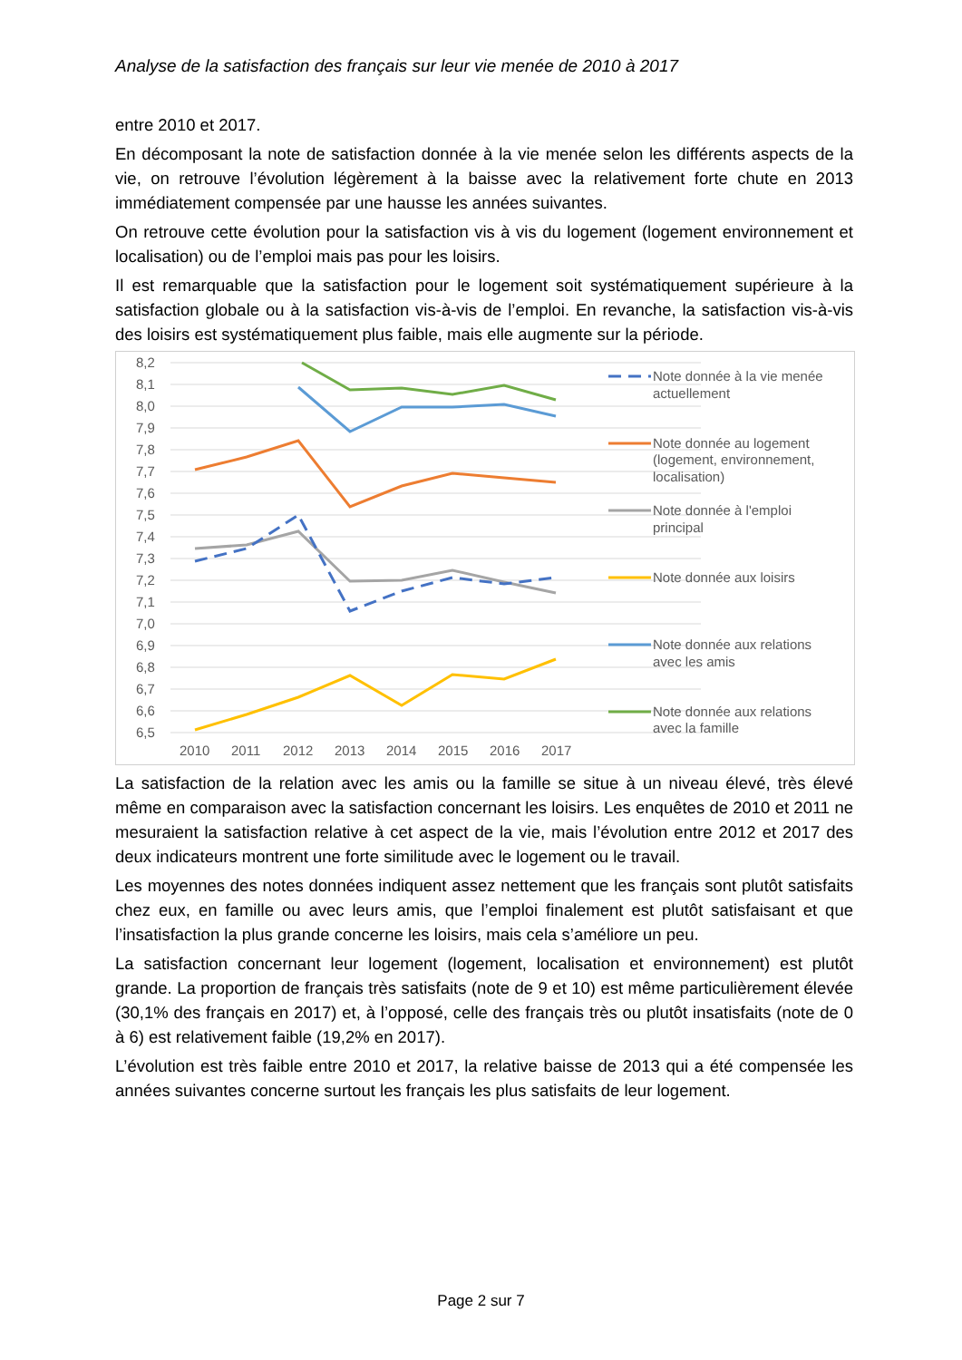Analyse de la satisfaction des français sur leur vie menée de 2010 à 2017
entre 2010 et 2017.
En décomposant la note de satisfaction donnée à la vie menée selon les différents aspects de la vie, on retrouve l’évolution légèrement à la baisse avec la relativement forte chute en 2013 immédiatement compensée par une hausse les années suivantes.
On retrouve cette évolution pour la satisfaction vis à vis du logement (logement environnement et localisation) ou de l’emploi mais pas pour les loisirs.
Il est remarquable que la satisfaction pour le logement soit systématiquement supérieure à la satisfaction globale ou à la satisfaction vis-à-vis de l’emploi. En revanche, la satisfaction vis-à-vis des loisirs est systématiquement plus faible, mais elle augmente sur la période.
8,2
8,1
8,0
7,9
7,8
7,7
7,6
7,5
7,4
7,3
7,2
7,1
7,0
6,9
6,8
6,7
6,6
6,5
2010
2011
2012
2013
2014
2015
2016
2017
Note donnée à la vie menée
actuellement
Note donnée au logement
(logement, environnement,
localisation)
Note donnée à l'emploi
principal
Note donnée aux loisirs
Note donnée aux relations
avec les amis
Note donnée aux relations
avec la famille
La satisfaction de la relation avec les amis ou la famille se situe à un niveau élevé, très élevé même en comparaison avec la satisfaction concernant les loisirs. Les enquêtes de 2010 et 2011 ne mesuraient la satisfaction relative à cet aspect de la vie, mais l’évolution entre 2012 et 2017 des deux indicateurs montrent une forte similitude avec le logement ou le travail.
Les moyennes des notes données indiquent assez nettement que les français sont plutôt satisfaits chez eux, en famille ou avec leurs amis, que l’emploi finalement est plutôt satisfaisant et que l’insatisfaction la plus grande concerne les loisirs, mais cela s’améliore un peu.
La satisfaction concernant leur logement (logement, localisation et environnement) est plutôt grande. La proportion de français très satisfaits (note de 9 et 10) est même particulièrement élevée (30,1% des français en 2017) et, à l’opposé, celle des français très ou plutôt insatisfaits (note de 0 à 6) est relativement faible (19,2% en 2017).
L’évolution est très faible entre 2010 et 2017, la relative baisse de 2013 qui a été compensée les années suivantes concerne surtout les français les plus satisfaits de leur logement.
Page 2 sur 7